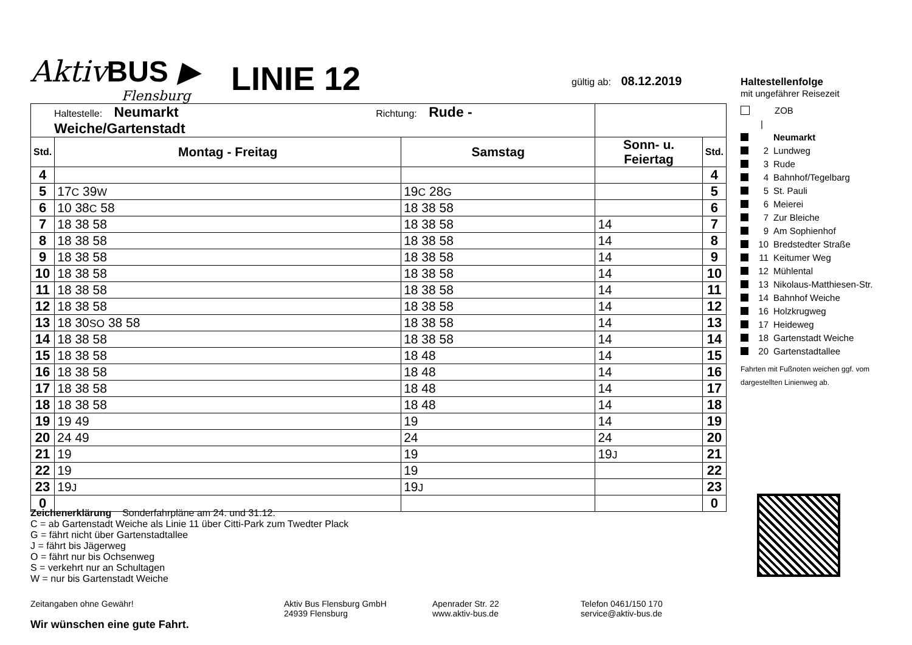AktivBUS ▶
Flensburg
LINIE 12
gültig ab: 08.12.2019
| Haltestelle: Neumarkt Richtung: Rude - Weiche/Gartenstadt | | | | |
| Std. | Montag - Freitag | Samstag | Sonn- u. Feiertag | Std. |
| 4 | | | | 4 |
| 5 | 17 C 39 W | 19 C 28 G | | 5 |
| 6 | 10 38 C 58 | 18 38 58 | | 6 |
| 7 | 18 38 58 | 18 38 58 | 14 | 7 |
| 8 | 18 38 58 | 18 38 58 | 14 | 8 |
| 9 | 18 38 58 | 18 38 58 | 14 | 9 |
| 10 | 18 38 58 | 18 38 58 | 14 | 10 |
| 11 | 18 38 58 | 18 38 58 | 14 | 11 |
| 12 | 18 38 58 | 18 38 58 | 14 | 12 |
| 13 | 18 30 SO 38 58 | 18 38 58 | 14 | 13 |
| 14 | 18 38 58 | 18 38 58 | 14 | 14 |
| 15 | 18 38 58 | 18 48 | 14 | 15 |
| 16 | 18 38 58 | 18 48 | 14 | 16 |
| 17 | 18 38 58 | 18 48 | 14 | 17 |
| 18 | 18 38 58 | 18 48 | 14 | 18 |
| 19 | 19 49 | 19 | 14 | 19 |
| 20 | 24 49 | 24 | 24 | 20 |
| 21 | 19 | 19 | 19 J | 21 |
| 22 | 19 | 19 | | 22 |
| 23 | 19 J | 19 J | | 23 |
| 0 | | | | 0 |
Haltestellenfolge
mit ungefährer Reisezeit
ZOB
|
Neumarkt
2 Lundweg
3 Rude
4 Bahnhof/Tegelbarg
5 St. Pauli
6 Meierei
7 Zur Bleiche
9 Am Sophienhof
10 Bredstedter Straße
11 Keitumer Weg
12 Mühlental
13 Nikolaus-Matthiesen-Str.
14 Bahnhof Weiche
16 Holzkrugweg
17 Heideweg
18 Gartenstadt Weiche
20 Gartenstadtallee
Fahrten mit Fußnoten weichen ggf. vom dargestellten Linienweg ab.
Zeichenerklärung Sonderfahrpläne am 24. und 31.12.
C = ab Gartenstadt Weiche als Linie 11 über Citti-Park zum Twedter Plack
G = fährt nicht über Gartenstadtallee
J = fährt bis Jägerweg
O = fährt nur bis Ochsenweg
S = verkehrt nur an Schultagen
W = nur bis Gartenstadt Weiche
Zeitangaben ohne Gewähr!
Wir wünschen eine gute Fahrt.
Aktiv Bus Flensburg GmbH
24939 Flensburg
Apenrader Str. 22
www.aktiv-bus.de
Telefon 0461/150 170
service@aktiv-bus.de